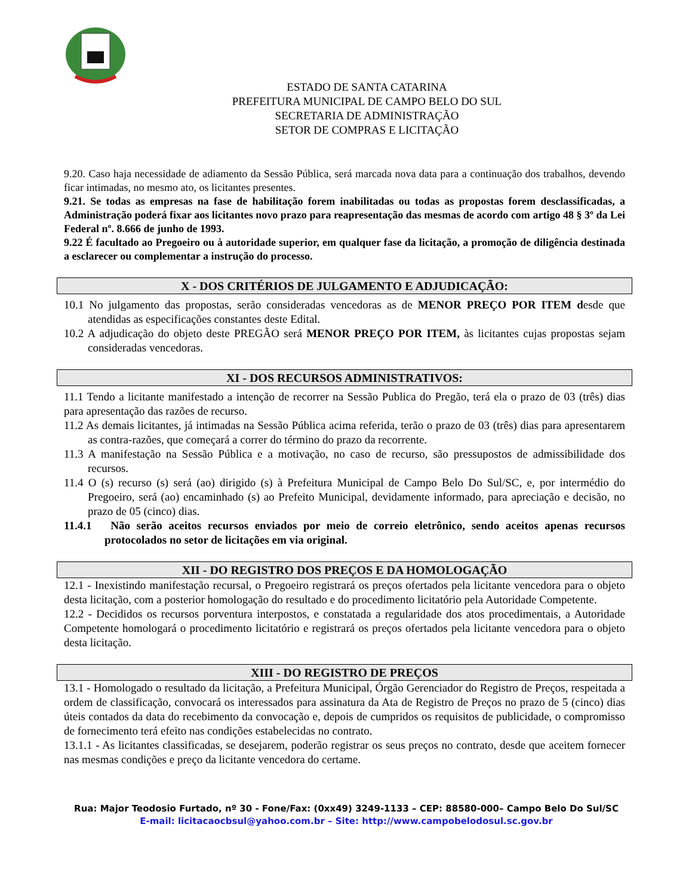ESTADO DE SANTA CATARINA
PREFEITURA MUNICIPAL DE CAMPO BELO DO SUL
SECRETARIA DE ADMINISTRAÇÃO
SETOR DE COMPRAS E LICITAÇÃO
9.20. Caso haja necessidade de adiamento da Sessão Pública, será marcada nova data para a continuação dos trabalhos, devendo ficar intimadas, no mesmo ato, os licitantes presentes.
9.21. Se todas as empresas na fase de habilitação forem inabilitadas ou todas as propostas forem desclassificadas, a Administração poderá fixar aos licitantes novo prazo para reapresentação das mesmas de acordo com artigo 48 § 3º da Lei Federal nº. 8.666 de junho de 1993.
9.22 É facultado ao Pregoeiro ou à autoridade superior, em qualquer fase da licitação, a promoção de diligência destinada a esclarecer ou complementar a instrução do processo.
X - DOS CRITÉRIOS DE JULGAMENTO E ADJUDICAÇÃO:
10.1 No julgamento das propostas, serão consideradas vencedoras as de MENOR PREÇO POR ITEM desde que atendidas as especificações constantes deste Edital.
10.2 A adjudicação do objeto deste PREGÃO será MENOR PREÇO POR ITEM, às licitantes cujas propostas sejam consideradas vencedoras.
XI - DOS RECURSOS ADMINISTRATIVOS:
11.1 Tendo a licitante manifestado a intenção de recorrer na Sessão Publica do Pregão, terá ela o prazo de 03 (três) dias para apresentação das razões de recurso.
11.2 As demais licitantes, já intimadas na Sessão Pública acima referida, terão o prazo de 03 (três) dias para apresentarem as contra-razões, que começará a correr do término do prazo da recorrente.
11.3 A manifestação na Sessão Pública e a motivação, no caso de recurso, são pressupostos de admissibilidade dos recursos.
11.4 O (s) recurso (s) será (ao) dirigido (s) à Prefeitura Municipal de Campo Belo Do Sul/SC, e, por intermédio do Pregoeiro, será (ao) encaminhado (s) ao Prefeito Municipal, devidamente informado, para apreciação e decisão, no prazo de 05 (cinco) dias.
11.4.1 Não serão aceitos recursos enviados por meio de correio eletrônico, sendo aceitos apenas recursos protocolados no setor de licitações em via original.
XII - DO REGISTRO DOS PREÇOS E DA HOMOLOGAÇÃO
12.1 - Inexistindo manifestação recursal, o Pregoeiro registrará os preços ofertados pela licitante vencedora para o objeto desta licitação, com a posterior homologação do resultado e do procedimento licitatório pela Autoridade Competente.
12.2 - Decididos os recursos porventura interpostos, e constatada a regularidade dos atos procedimentais, a Autoridade Competente homologará o procedimento licitatório e registrará os preços ofertados pela licitante vencedora para o objeto desta licitação.
XIII - DO REGISTRO DE PREÇOS
13.1 - Homologado o resultado da licitação, a Prefeitura Municipal, Órgão Gerenciador do Registro de Preços, respeitada a ordem de classificação, convocará os interessados para assinatura da Ata de Registro de Preços no prazo de 5 (cinco) dias úteis contados da data do recebimento da convocação e, depois de cumpridos os requisitos de publicidade, o compromisso de fornecimento terá efeito nas condições estabelecidas no contrato.
13.1.1 - As licitantes classificadas, se desejarem, poderão registrar os seus preços no contrato, desde que aceitem fornecer nas mesmas condições e preço da licitante vencedora do certame.
Rua: Major Teodosio Furtado, nº 30 - Fone/Fax: (0xx49) 3249-1133 – CEP: 88580-000– Campo Belo Do Sul/SC
E-mail: licitacaocbsul@yahoo.com.br – Site: http://www.campobelodosul.sc.gov.br